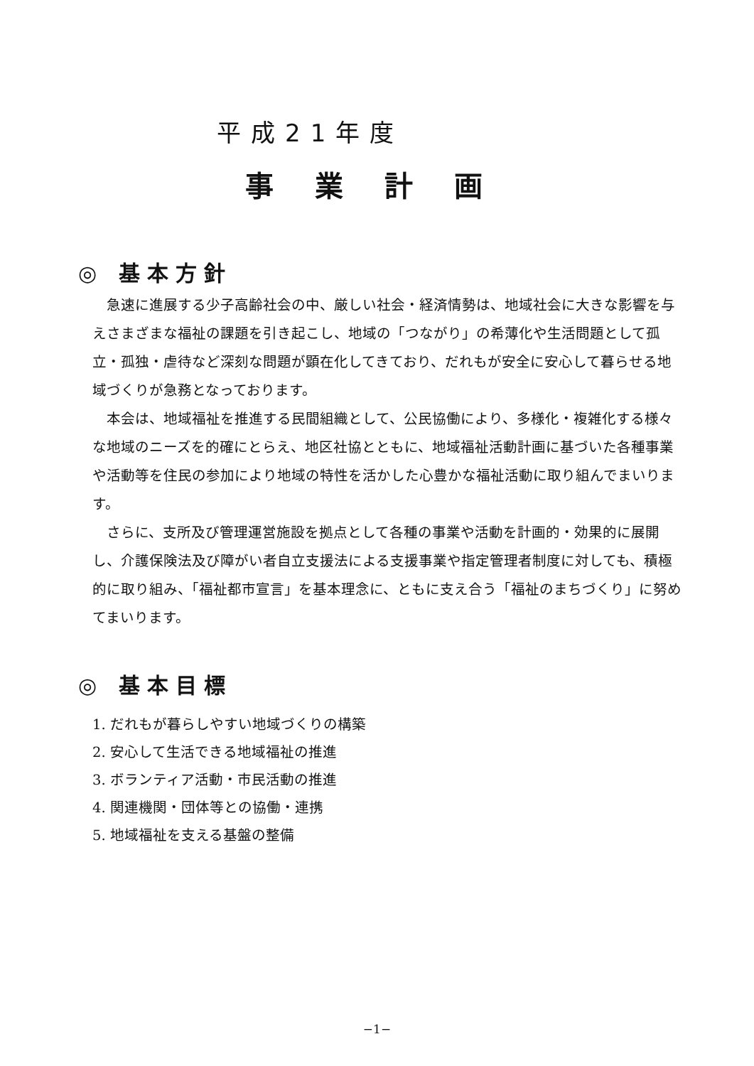平成21年度
事業計画
◎ 基本方針
急速に進展する少子高齢社会の中、厳しい社会・経済情勢は、地域社会に大きな影響を与えさまざまな福祉の課題を引き起こし、地域の「つながり」の希薄化や生活問題として孤立・孤独・虐待など深刻な問題が顕在化してきており、だれもが安全に安心して暮らせる地域づくりが急務となっております。
本会は、地域福祉を推進する民間組織として、公民協働により、多様化・複雑化する様々な地域のニーズを的確にとらえ、地区社協とともに、地域福祉活動計画に基づいた各種事業や活動等を住民の参加により地域の特性を活かした心豊かな福祉活動に取り組んでまいります。
さらに、支所及び管理運営施設を拠点として各種の事業や活動を計画的・効果的に展開し、介護保険法及び障がい者自立支援法による支援事業や指定管理者制度に対しても、積極的に取り組み、「福祉都市宣言」を基本理念に、ともに支え合う「福祉のまちづくり」に努めてまいります。
◎ 基本目標
1. だれもが暮らしやすい地域づくりの構築
2. 安心して生活できる地域福祉の推進
3. ボランティア活動・市民活動の推進
4. 関連機関・団体等との協働・連携
5. 地域福祉を支える基盤の整備
−1−